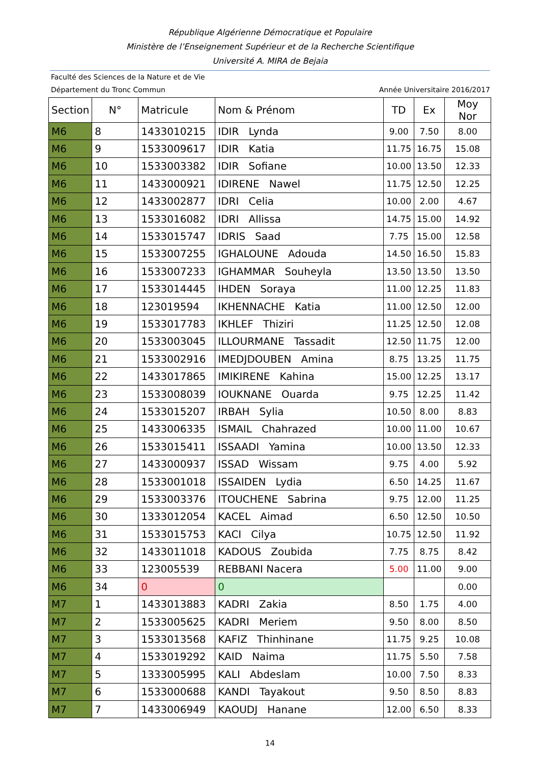République Algérienne Démocratique et Populaire
Ministère de l’Enseignement Supérieur et de la Recherche Scientifique
Université A. MIRA de Bejaia
Faculté des Sciences de la Nature et de Vie
Département du Tronc Commun Année Universitaire 2016/2017
| Section | N° | Matricule | Nom & Prénom | TD | Ex | Moy Nor |
| --- | --- | --- | --- | --- | --- | --- |
| M6 | 8 | 1433010215 | IDIR Lynda | 9.00 | 7.50 | 8.00 |
| M6 | 9 | 1533009617 | IDIR Katia | 11.75 | 16.75 | 15.08 |
| M6 | 10 | 1533003382 | IDIR Sofiane | 10.00 | 13.50 | 12.33 |
| M6 | 11 | 1433000921 | IDIRENE Nawel | 11.75 | 12.50 | 12.25 |
| M6 | 12 | 1433002877 | IDRI Celia | 10.00 | 2.00 | 4.67 |
| M6 | 13 | 1533016082 | IDRI Allissa | 14.75 | 15.00 | 14.92 |
| M6 | 14 | 1533015747 | IDRIS Saad | 7.75 | 15.00 | 12.58 |
| M6 | 15 | 1533007255 | IGHALOUNE Adouda | 14.50 | 16.50 | 15.83 |
| M6 | 16 | 1533007233 | IGHAMMAR Souheyla | 13.50 | 13.50 | 13.50 |
| M6 | 17 | 1533014445 | IHDEN Soraya | 11.00 | 12.25 | 11.83 |
| M6 | 18 | 123019594 | IKHENNACHE Katia | 11.00 | 12.50 | 12.00 |
| M6 | 19 | 1533017783 | IKHLEF Thiziri | 11.25 | 12.50 | 12.08 |
| M6 | 20 | 1533003045 | ILLOURMANE Tassadit | 12.50 | 11.75 | 12.00 |
| M6 | 21 | 1533002916 | IMEDJDOUBEN Amina | 8.75 | 13.25 | 11.75 |
| M6 | 22 | 1433017865 | IMIKIRENE Kahina | 15.00 | 12.25 | 13.17 |
| M6 | 23 | 1533008039 | IOUKNANE Ouarda | 9.75 | 12.25 | 11.42 |
| M6 | 24 | 1533015207 | IRBAH Sylia | 10.50 | 8.00 | 8.83 |
| M6 | 25 | 1433006335 | ISMAIL Chahrazed | 10.00 | 11.00 | 10.67 |
| M6 | 26 | 1533015411 | ISSAADI Yamina | 10.00 | 13.50 | 12.33 |
| M6 | 27 | 1433000937 | ISSAD Wissam | 9.75 | 4.00 | 5.92 |
| M6 | 28 | 1533001018 | ISSAIDEN Lydia | 6.50 | 14.25 | 11.67 |
| M6 | 29 | 1533003376 | ITOUCHENE Sabrina | 9.75 | 12.00 | 11.25 |
| M6 | 30 | 1333012054 | KACEL Aimad | 6.50 | 12.50 | 10.50 |
| M6 | 31 | 1533015753 | KACI Cilya | 10.75 | 12.50 | 11.92 |
| M6 | 32 | 1433011018 | KADOUS Zoubida | 7.75 | 8.75 | 8.42 |
| M6 | 33 | 123005539 | REBBANI Nacera | 5.00 | 11.00 | 9.00 |
| M6 | 34 | 0 | 0 | | | 0.00 |
| M7 | 1 | 1433013883 | KADRI Zakia | 8.50 | 1.75 | 4.00 |
| M7 | 2 | 1533005625 | KADRI Meriem | 9.50 | 8.00 | 8.50 |
| M7 | 3 | 1533013568 | KAFIZ Thinhinane | 11.75 | 9.25 | 10.08 |
| M7 | 4 | 1533019292 | KAID Naima | 11.75 | 5.50 | 7.58 |
| M7 | 5 | 1333005995 | KALI Abdeslam | 10.00 | 7.50 | 8.33 |
| M7 | 6 | 1533000688 | KANDI Tayakout | 9.50 | 8.50 | 8.83 |
| M7 | 7 | 1433006949 | KAOUDJ Hanane | 12.00 | 6.50 | 8.33 |
14